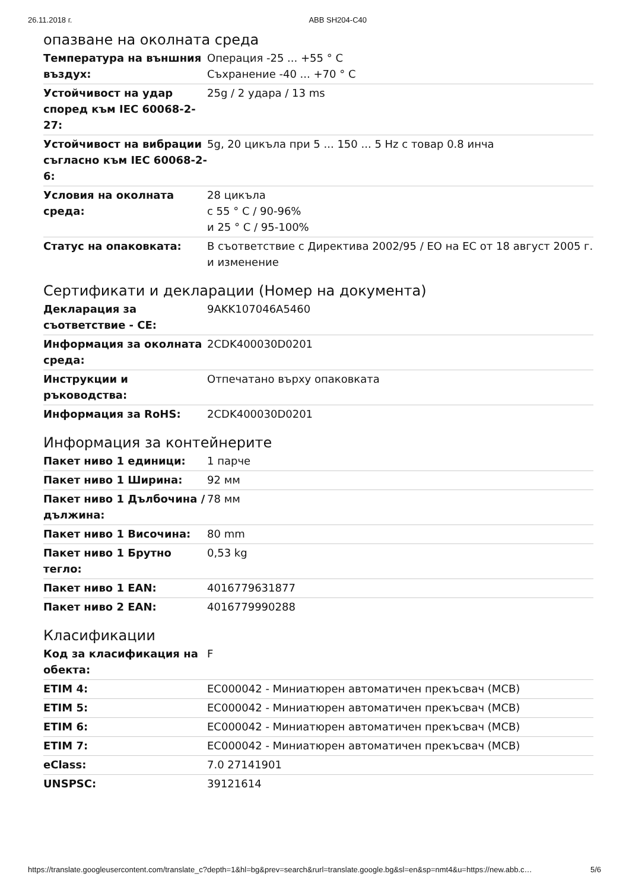26.11.2018 г. ABB SH204-C40
опазване на околната среда
| Температура на външния въздух: | Операция -25 ... +55 ° C Съхранение -40 ... +70 ° C |
| Устойчивост на удар според към IEC 60068-2-27: | 25g / 2 удара / 13 ms |
| Устойчивост на вибрации съгласно към IEC 60068-2-6: | 5g, 20 цикъла при 5 ... 150 ... 5 Hz с товар 0.8 инча |
| Условия на околната среда: | 28 цикъла с 55 ° C / 90-96% и 25 ° C / 95-100% |
| Статус на опаковката: | В съответствие с Директива 2002/95 / ЕО на ЕС от 18 август 2005 г. и изменение |
Сертификати и декларации (Номер на документа)
| Декларация за съответствие - CE: | 9AKK107046A5460 |
| Информация за околната среда: | 2CDK400030D0201 |
| Инструкции и ръководства: | Отпечатано върху опаковката |
| Информация за RoHS: | 2CDK400030D0201 |
Информация за контейнерите
| Пакет ниво 1 единици: | 1 парче |
| Пакет ниво 1 Ширина: | 92 мм |
| Пакет ниво 1 Дълбочина / дължина: | 78 мм |
| Пакет ниво 1 Височина: | 80 mm |
| Пакет ниво 1 Брутно тегло: | 0,53 kg |
| Пакет ниво 1 EAN: | 4016779631877 |
| Пакет ниво 2 EAN: | 4016779990288 |
Класификации
| Код за класификация на обекта: | F |
| ETIM 4: | EC000042 - Миниатюрен автоматичен прекъсвач (MCB) |
| ETIM 5: | EC000042 - Миниатюрен автоматичен прекъсвач (MCB) |
| ETIM 6: | EC000042 - Миниатюрен автоматичен прекъсвач (MCB) |
| ETIM 7: | EC000042 - Миниатюрен автоматичен прекъсвач (MCB) |
| eClass: | 7.0 27141901 |
| UNSPSC: | 39121614 |
https://translate.googleusercontent.com/translate_c?depth=1&hl=bg&prev=search&rurl=translate.google.bg&sl=en&sp=nmt4&u=https://new.abb.c… 5/6